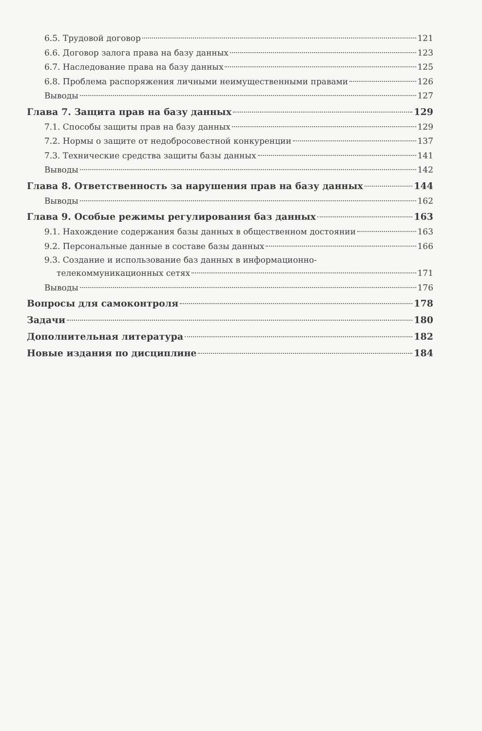6.5. Трудовой договор 121
6.6. Договор залога права на базу данных 123
6.7. Наследование права на базу данных 125
6.8. Проблема распоряжения личными неимущественными правами 126
Выводы 127
Глава 7. Защита прав на базу данных 129
7.1. Способы защиты прав на базу данных 129
7.2. Нормы о защите от недобросовестной конкуренции 137
7.3. Технические средства защиты базы данных 141
Выводы 142
Глава 8. Ответственность за нарушения прав на базу данных 144
Выводы 162
Глава 9. Особые режимы регулирования баз данных 163
9.1. Нахождение содержания базы данных в общественном достоянии 163
9.2. Персональные данные в составе базы данных 166
9.3. Создание и использование баз данных в информационно-
телекоммуникационных сетях 171
Выводы 176
Вопросы для самоконтроля 178
Задачи 180
Дополнительная литература 182
Новые издания по дисциплине 184